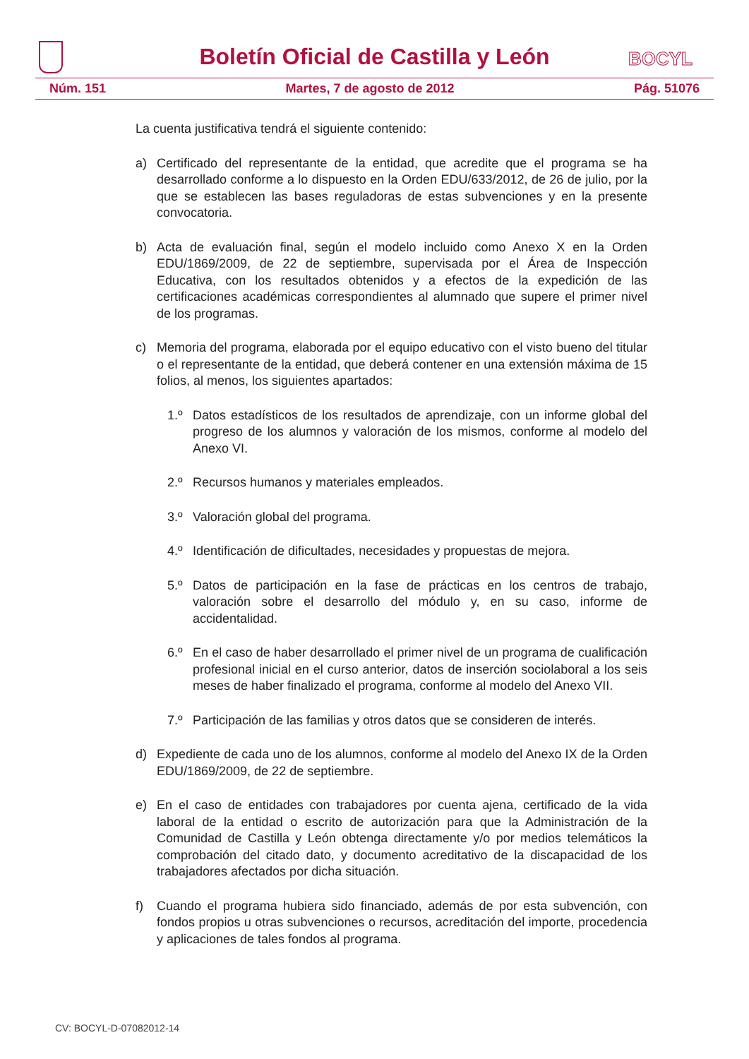Boletín Oficial de Castilla y León
BOCYL
Núm. 151 Martes, 7 de agosto de 2012 Pág. 51076
La cuenta justificativa tendrá el siguiente contenido:
a) Certificado del representante de la entidad, que acredite que el programa se ha desarrollado conforme a lo dispuesto en la Orden EDU/633/2012, de 26 de julio, por la que se establecen las bases reguladoras de estas subvenciones y en la presente convocatoria.
b) Acta de evaluación final, según el modelo incluido como Anexo X en la Orden EDU/1869/2009, de 22 de septiembre, supervisada por el Área de Inspección Educativa, con los resultados obtenidos y a efectos de la expedición de las certificaciones académicas correspondientes al alumnado que supere el primer nivel de los programas.
c) Memoria del programa, elaborada por el equipo educativo con el visto bueno del titular o el representante de la entidad, que deberá contener en una extensión máxima de 15 folios, al menos, los siguientes apartados:
1.º Datos estadísticos de los resultados de aprendizaje, con un informe global del progreso de los alumnos y valoración de los mismos, conforme al modelo del Anexo VI.
2.º Recursos humanos y materiales empleados.
3.º Valoración global del programa.
4.º Identificación de dificultades, necesidades y propuestas de mejora.
5.º Datos de participación en la fase de prácticas en los centros de trabajo, valoración sobre el desarrollo del módulo y, en su caso, informe de accidentalidad.
6.º En el caso de haber desarrollado el primer nivel de un programa de cualificación profesional inicial en el curso anterior, datos de inserción sociolaboral a los seis meses de haber finalizado el programa, conforme al modelo del Anexo VII.
7.º Participación de las familias y otros datos que se consideren de interés.
d) Expediente de cada uno de los alumnos, conforme al modelo del Anexo IX de la Orden EDU/1869/2009, de 22 de septiembre.
e) En el caso de entidades con trabajadores por cuenta ajena, certificado de la vida laboral de la entidad o escrito de autorización para que la Administración de la Comunidad de Castilla y León obtenga directamente y/o por medios telemáticos la comprobación del citado dato, y documento acreditativo de la discapacidad de los trabajadores afectados por dicha situación.
f) Cuando el programa hubiera sido financiado, además de por esta subvención, con fondos propios u otras subvenciones o recursos, acreditación del importe, procedencia y aplicaciones de tales fondos al programa.
CV: BOCYL-D-07082012-14